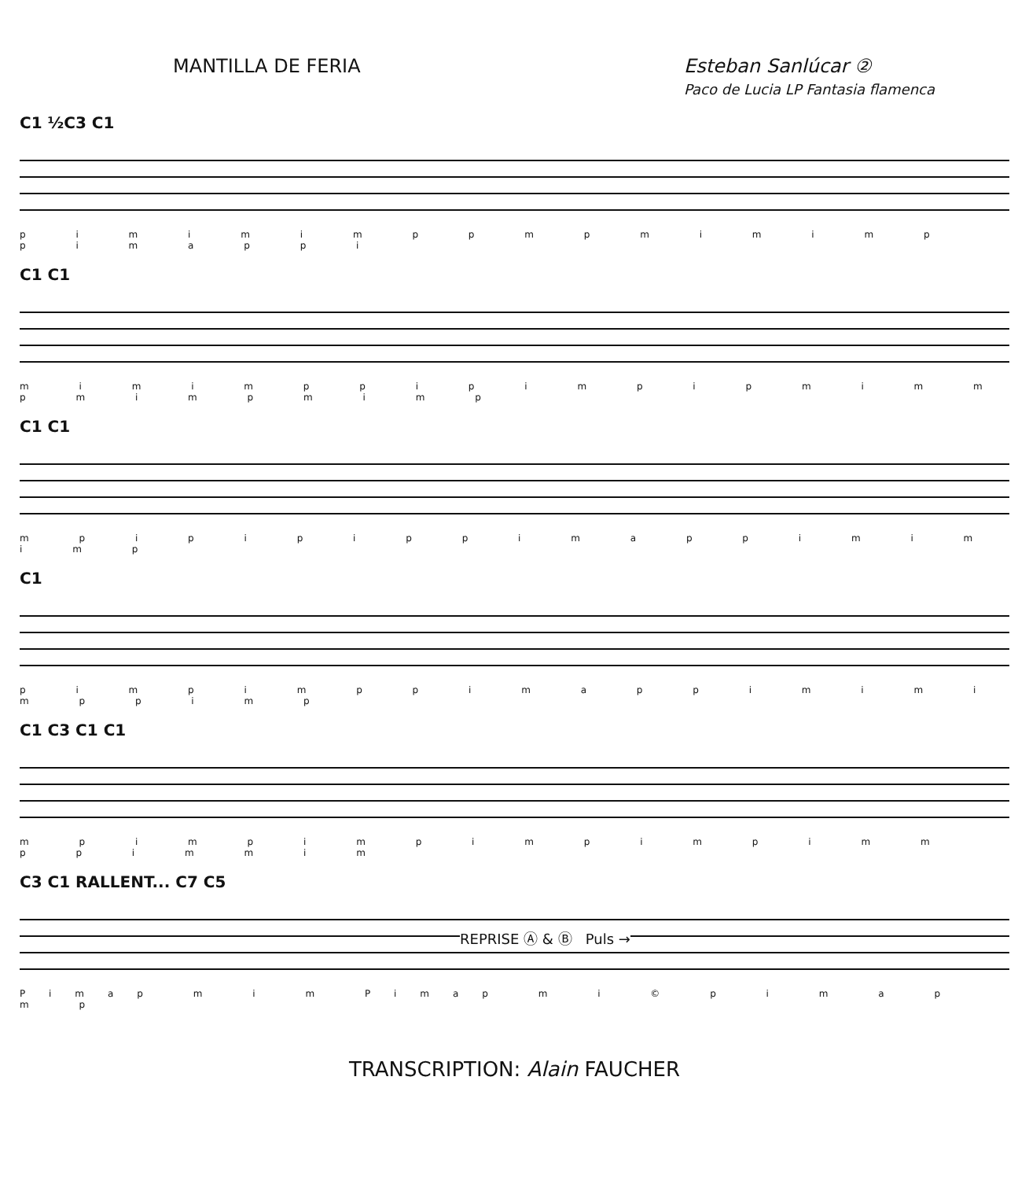MANTILLA DE FERIA Esteban Sanlúcar ②
Paco de Lucia LP Fantasia flamenca
C1 ½C3 C1
p i m i m i m p p m p m i m i m p p i m a p p i
C1 C1
m i m i m p p i p i m p i p m i m m p m i m p m i m p
C1 C1
m p i p i p i p p i m a p p i m i m i m p
C1
p i m p i m p p i m a p p i m i m i m p p i m p
C1 C3 C1 C1
m p i m p i m p i m p i m p i m m p p i m m i m
C3 C1 RALLENT... C7 C5
REPRISE Ⓐ & Ⓑ Puls →
Pimap m i m Pimap m i © p i m a p m p
TRANSCRIPTION: Alain FAUCHER